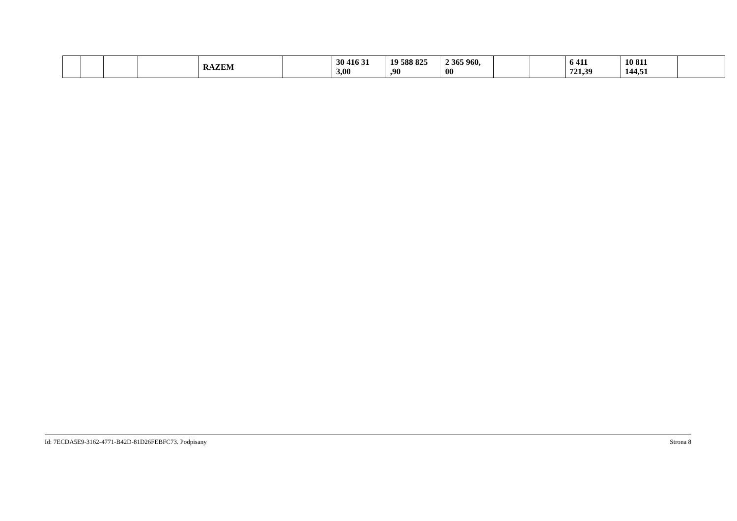| | | | | RAZEM | | 30 416 31 3,00 | 19 588 825 ,90 | 2 365 960, 00 | | | 6 411 721,39 | 10 811 144,51 | |
Id: 7ECDA5E9-3162-4771-B42D-81D26FEBFC73. Podpisany Strona 8